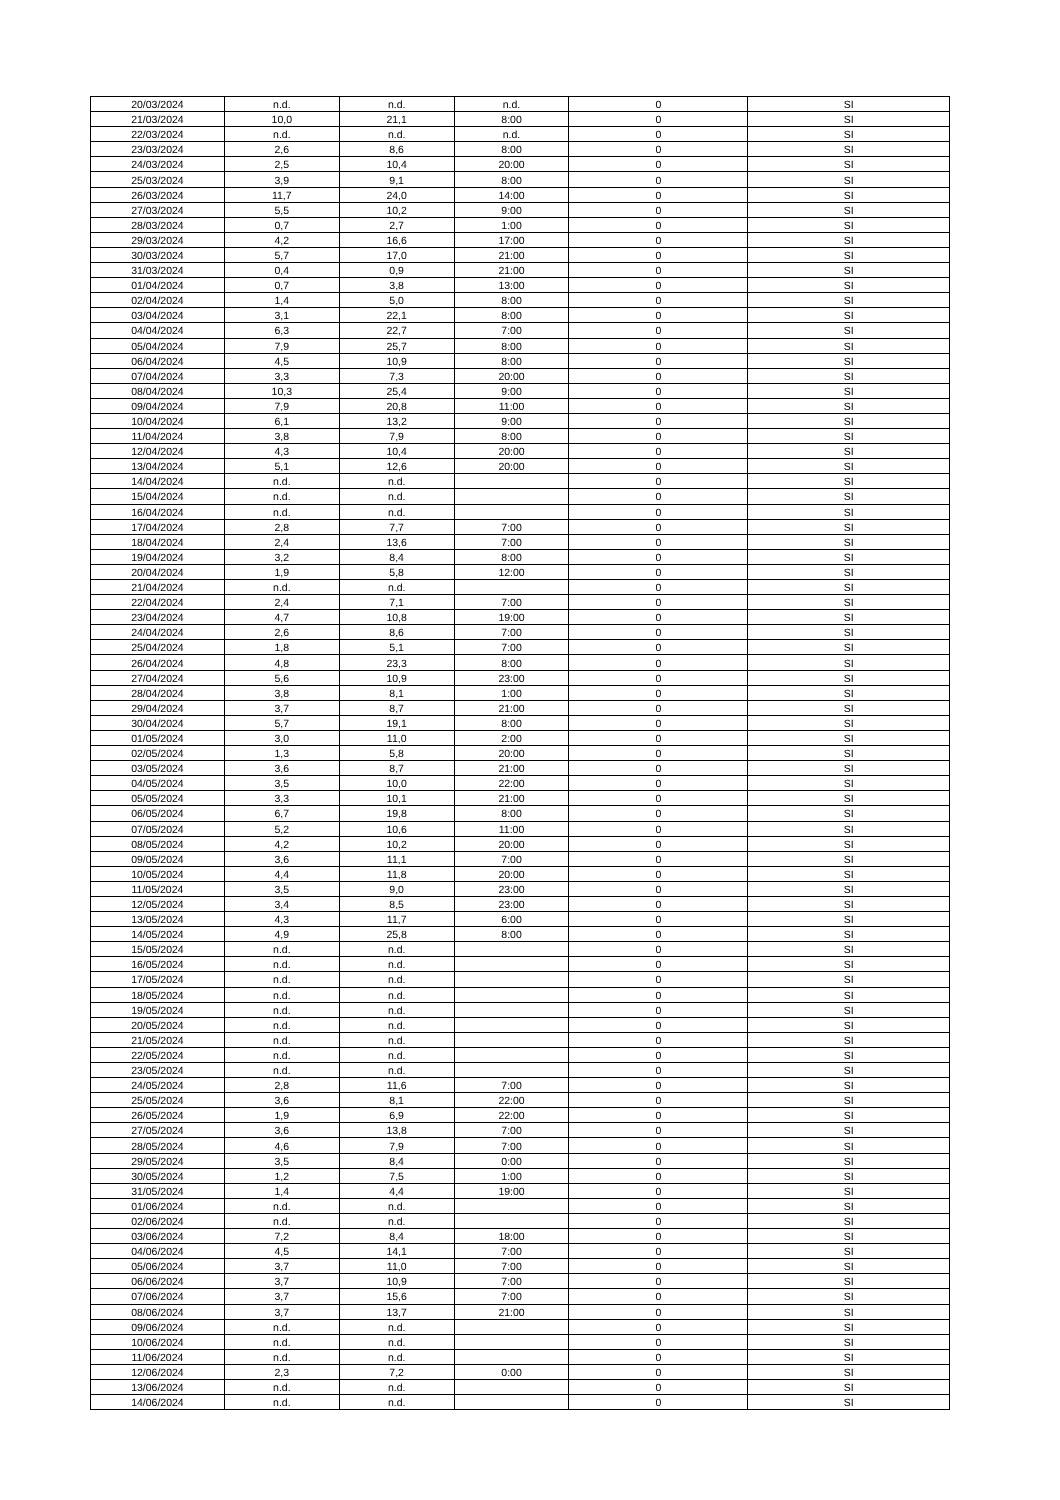| 20/03/2024 | n.d. | n.d. | n.d. | 0 | SI |
| 21/03/2024 | 10,0 | 21,1 | 8:00 | 0 | SI |
| 22/03/2024 | n.d. | n.d. | n.d. | 0 | SI |
| 23/03/2024 | 2,6 | 8,6 | 8:00 | 0 | SI |
| 24/03/2024 | 2,5 | 10,4 | 20:00 | 0 | SI |
| 25/03/2024 | 3,9 | 9,1 | 8:00 | 0 | SI |
| 26/03/2024 | 11,7 | 24,0 | 14:00 | 0 | SI |
| 27/03/2024 | 5,5 | 10,2 | 9:00 | 0 | SI |
| 28/03/2024 | 0,7 | 2,7 | 1:00 | 0 | SI |
| 29/03/2024 | 4,2 | 16,6 | 17:00 | 0 | SI |
| 30/03/2024 | 5,7 | 17,0 | 21:00 | 0 | SI |
| 31/03/2024 | 0,4 | 0,9 | 21:00 | 0 | SI |
| 01/04/2024 | 0,7 | 3,8 | 13:00 | 0 | SI |
| 02/04/2024 | 1,4 | 5,0 | 8:00 | 0 | SI |
| 03/04/2024 | 3,1 | 22,1 | 8:00 | 0 | SI |
| 04/04/2024 | 6,3 | 22,7 | 7:00 | 0 | SI |
| 05/04/2024 | 7,9 | 25,7 | 8:00 | 0 | SI |
| 06/04/2024 | 4,5 | 10,9 | 8:00 | 0 | SI |
| 07/04/2024 | 3,3 | 7,3 | 20:00 | 0 | SI |
| 08/04/2024 | 10,3 | 25,4 | 9:00 | 0 | SI |
| 09/04/2024 | 7,9 | 20,8 | 11:00 | 0 | SI |
| 10/04/2024 | 6,1 | 13,2 | 9:00 | 0 | SI |
| 11/04/2024 | 3,8 | 7,9 | 8:00 | 0 | SI |
| 12/04/2024 | 4,3 | 10,4 | 20:00 | 0 | SI |
| 13/04/2024 | 5,1 | 12,6 | 20:00 | 0 | SI |
| 14/04/2024 | n.d. | n.d. | | 0 | SI |
| 15/04/2024 | n.d. | n.d. | | 0 | SI |
| 16/04/2024 | n.d. | n.d. | | 0 | SI |
| 17/04/2024 | 2,8 | 7,7 | 7:00 | 0 | SI |
| 18/04/2024 | 2,4 | 13,6 | 7:00 | 0 | SI |
| 19/04/2024 | 3,2 | 8,4 | 8:00 | 0 | SI |
| 20/04/2024 | 1,9 | 5,8 | 12:00 | 0 | SI |
| 21/04/2024 | n.d. | n.d. | | 0 | SI |
| 22/04/2024 | 2,4 | 7,1 | 7:00 | 0 | SI |
| 23/04/2024 | 4,7 | 10,8 | 19:00 | 0 | SI |
| 24/04/2024 | 2,6 | 8,6 | 7:00 | 0 | SI |
| 25/04/2024 | 1,8 | 5,1 | 7:00 | 0 | SI |
| 26/04/2024 | 4,8 | 23,3 | 8:00 | 0 | SI |
| 27/04/2024 | 5,6 | 10,9 | 23:00 | 0 | SI |
| 28/04/2024 | 3,8 | 8,1 | 1:00 | 0 | SI |
| 29/04/2024 | 3,7 | 8,7 | 21:00 | 0 | SI |
| 30/04/2024 | 5,7 | 19,1 | 8:00 | 0 | SI |
| 01/05/2024 | 3,0 | 11,0 | 2:00 | 0 | SI |
| 02/05/2024 | 1,3 | 5,8 | 20:00 | 0 | SI |
| 03/05/2024 | 3,6 | 8,7 | 21:00 | 0 | SI |
| 04/05/2024 | 3,5 | 10,0 | 22:00 | 0 | SI |
| 05/05/2024 | 3,3 | 10,1 | 21:00 | 0 | SI |
| 06/05/2024 | 6,7 | 19,8 | 8:00 | 0 | SI |
| 07/05/2024 | 5,2 | 10,6 | 11:00 | 0 | SI |
| 08/05/2024 | 4,2 | 10,2 | 20:00 | 0 | SI |
| 09/05/2024 | 3,6 | 11,1 | 7:00 | 0 | SI |
| 10/05/2024 | 4,4 | 11,8 | 20:00 | 0 | SI |
| 11/05/2024 | 3,5 | 9,0 | 23:00 | 0 | SI |
| 12/05/2024 | 3,4 | 8,5 | 23:00 | 0 | SI |
| 13/05/2024 | 4,3 | 11,7 | 6:00 | 0 | SI |
| 14/05/2024 | 4,9 | 25,8 | 8:00 | 0 | SI |
| 15/05/2024 | n.d. | n.d. | | 0 | SI |
| 16/05/2024 | n.d. | n.d. | | 0 | SI |
| 17/05/2024 | n.d. | n.d. | | 0 | SI |
| 18/05/2024 | n.d. | n.d. | | 0 | SI |
| 19/05/2024 | n.d. | n.d. | | 0 | SI |
| 20/05/2024 | n.d. | n.d. | | 0 | SI |
| 21/05/2024 | n.d. | n.d. | | 0 | SI |
| 22/05/2024 | n.d. | n.d. | | 0 | SI |
| 23/05/2024 | n.d. | n.d. | | 0 | SI |
| 24/05/2024 | 2,8 | 11,6 | 7:00 | 0 | SI |
| 25/05/2024 | 3,6 | 8,1 | 22:00 | 0 | SI |
| 26/05/2024 | 1,9 | 6,9 | 22:00 | 0 | SI |
| 27/05/2024 | 3,6 | 13,8 | 7:00 | 0 | SI |
| 28/05/2024 | 4,6 | 7,9 | 7:00 | 0 | SI |
| 29/05/2024 | 3,5 | 8,4 | 0:00 | 0 | SI |
| 30/05/2024 | 1,2 | 7,5 | 1:00 | 0 | SI |
| 31/05/2024 | 1,4 | 4,4 | 19:00 | 0 | SI |
| 01/06/2024 | n.d. | n.d. | | 0 | SI |
| 02/06/2024 | n.d. | n.d. | | 0 | SI |
| 03/06/2024 | 7,2 | 8,4 | 18:00 | 0 | SI |
| 04/06/2024 | 4,5 | 14,1 | 7:00 | 0 | SI |
| 05/06/2024 | 3,7 | 11,0 | 7:00 | 0 | SI |
| 06/06/2024 | 3,7 | 10,9 | 7:00 | 0 | SI |
| 07/06/2024 | 3,7 | 15,6 | 7:00 | 0 | SI |
| 08/06/2024 | 3,7 | 13,7 | 21:00 | 0 | SI |
| 09/06/2024 | n.d. | n.d. | | 0 | SI |
| 10/06/2024 | n.d. | n.d. | | 0 | SI |
| 11/06/2024 | n.d. | n.d. | | 0 | SI |
| 12/06/2024 | 2,3 | 7,2 | 0:00 | 0 | SI |
| 13/06/2024 | n.d. | n.d. | | 0 | SI |
| 14/06/2024 | n.d. | n.d. | | 0 | SI |